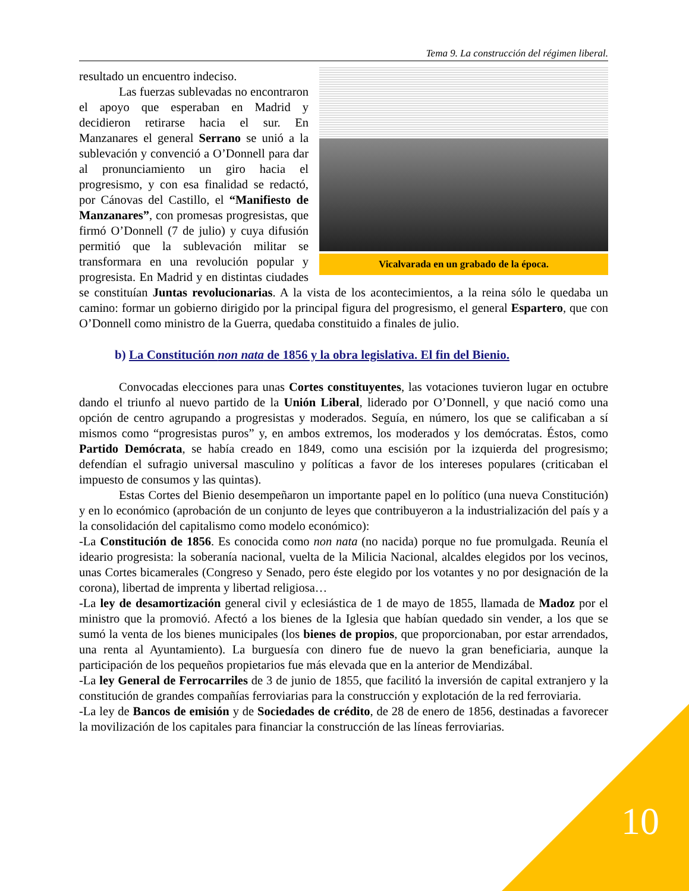Tema 9. La construcción del régimen liberal.
Vicalvarada en un grabado de la época.
resultado un encuentro indeciso.
Las fuerzas sublevadas no encontraron el apoyo que esperaban en Madrid y decidieron retirarse hacia el sur. En Manzanares el general Serrano se unió a la sublevación y convenció a O’Donnell para dar al pronunciamiento un giro hacia el progresismo, y con esa finalidad se redactó, por Cánovas del Castillo, el “Manifiesto de Manzanares”, con promesas progresistas, que firmó O’Donnell (7 de julio) y cuya difusión permitió que la sublevación militar se transformara en una revolución popular y progresista. En Madrid y en distintas ciudades se constituían Juntas revolucionarias. A la vista de los acontecimientos, a la reina sólo le quedaba un camino: formar un gobierno dirigido por la principal figura del progresismo, el general Espartero, que con O’Donnell como ministro de la Guerra, quedaba constituido a finales de julio.
b) La Constitución non nata de 1856 y la obra legislativa. El fin del Bienio.
Convocadas elecciones para unas Cortes constituyentes, las votaciones tuvieron lugar en octubre dando el triunfo al nuevo partido de la Unión Liberal, liderado por O’Donnell, y que nació como una opción de centro agrupando a progresistas y moderados. Seguía, en número, los que se calificaban a sí mismos como “progresistas puros” y, en ambos extremos, los moderados y los demócratas. Éstos, como Partido Demócrata, se había creado en 1849, como una escisión por la izquierda del progresismo; defendían el sufragio universal masculino y políticas a favor de los intereses populares (criticaban el impuesto de consumos y las quintas).
Estas Cortes del Bienio desempeñaron un importante papel en lo político (una nueva Constitución) y en lo económico (aprobación de un conjunto de leyes que contribuyeron a la industrialización del país y a la consolidación del capitalismo como modelo económico):
-La Constitución de 1856. Es conocida como non nata (no nacida) porque no fue promulgada. Reunía el ideario progresista: la soberanía nacional, vuelta de la Milicia Nacional, alcaldes elegidos por los vecinos, unas Cortes bicamerales (Congreso y Senado, pero éste elegido por los votantes y no por designación de la corona), libertad de imprenta y libertad religiosa…
-La ley de desamortización general civil y eclesiástica de 1 de mayo de 1855, llamada de Madoz por el ministro que la promovió. Afectó a los bienes de la Iglesia que habían quedado sin vender, a los que se sumó la venta de los bienes municipales (los bienes de propios, que proporcionaban, por estar arrendados, una renta al Ayuntamiento). La burguesía con dinero fue de nuevo la gran beneficiaria, aunque la participación de los pequeños propietarios fue más elevada que en la anterior de Mendizábal.
-La ley General de Ferrocarriles de 3 de junio de 1855, que facilitó la inversión de capital extranjero y la constitución de grandes compañías ferroviarias para la construcción y explotación de la red ferroviaria.
-La ley de Bancos de emisión y de Sociedades de crédito, de 28 de enero de 1856, destinadas a favorecer la movilización de los capitales para financiar la construcción de las líneas ferroviarias.
10